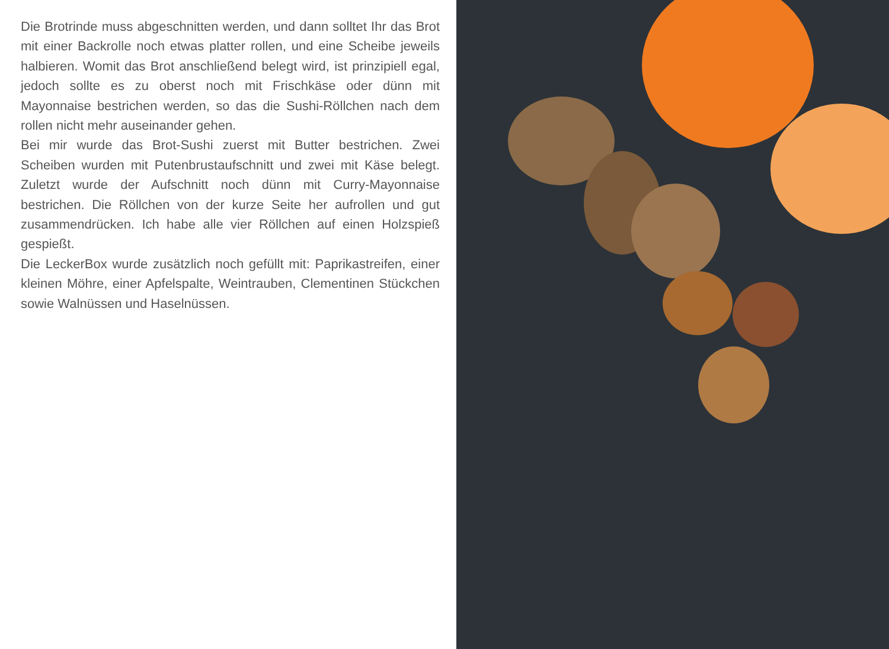Die Brotrinde muss abgeschnitten werden, und dann solltet Ihr das Brot mit einer Backrolle noch etwas platter rollen, und eine Scheibe jeweils halbieren. Womit das Brot anschließend belegt wird, ist prinzipiell egal, jedoch sollte es zu oberst noch mit Frischkäse oder dünn mit Mayonnaise bestrichen werden, so das die Sushi-Röllchen nach dem rollen nicht mehr auseinander gehen.
Bei mir wurde das Brot-Sushi zuerst mit Butter bestrichen. Zwei Scheiben wurden mit Putenbrustaufschnitt und zwei mit Käse belegt. Zuletzt wurde der Aufschnitt noch dünn mit Curry-Mayonnaise bestrichen. Die Röllchen von der kurze Seite her aufrollen und gut zusammendrücken. Ich habe alle vier Röllchen auf einen Holzspieß gespießt.
Die LeckerBox wurde zusätzlich noch gefüllt mit: Paprikastreifen, einer kleinen Möhre, einer Apfelspalte, Weintrauben, Clementinen Stückchen sowie Walnüssen und Haselnüssen.